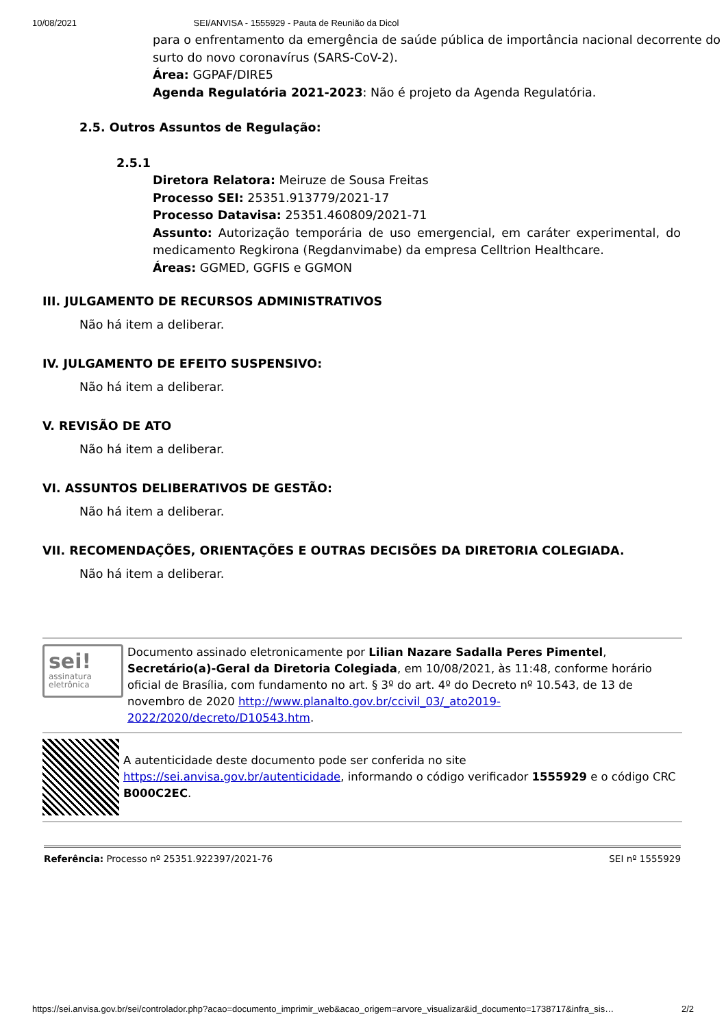10/08/2021 SEI/ANVISA - 1555929 - Pauta de Reunião da Dicol
para o enfrentamento da emergência de saúde pública de importância nacional decorrente do surto do novo coronavírus (SARS-CoV-2).
Área: GGPAF/DIRE5
Agenda Regulatória 2021-2023: Não é projeto da Agenda Regulatória.
2.5. Outros Assuntos de Regulação:
2.5.1
Diretora Relatora: Meiruze de Sousa Freitas
Processo SEI: 25351.913779/2021-17
Processo Datavisa: 25351.460809/2021-71
Assunto: Autorização temporária de uso emergencial, em caráter experimental, do medicamento Regkirona (Regdanvimabe) da empresa Celltrion Healthcare.
Áreas: GGMED, GGFIS e GGMON
III. JULGAMENTO DE RECURSOS ADMINISTRATIVOS
Não há item a deliberar.
IV. JULGAMENTO DE EFEITO SUSPENSIVO:
Não há item a deliberar.
V. REVISÃO DE ATO
Não há item a deliberar.
VI. ASSUNTOS DELIBERATIVOS DE GESTÃO:
Não há item a deliberar.
VII. RECOMENDAÇÕES, ORIENTAÇÕES E OUTRAS DECISÕES DA DIRETORIA COLEGIADA.
Não há item a deliberar.
sei!
assinatura
eletrônica
Documento assinado eletronicamente por Lilian Nazare Sadalla Peres Pimentel, Secretário(a)-Geral da Diretoria Colegiada, em 10/08/2021, às 11:48, conforme horário oficial de Brasília, com fundamento no art. § 3º do art. 4º do Decreto nº 10.543, de 13 de novembro de 2020 http://www.planalto.gov.br/ccivil_03/_ato2019-2022/2020/decreto/D10543.htm.
A autenticidade deste documento pode ser conferida no site https://sei.anvisa.gov.br/autenticidade, informando o código verificador 1555929 e o código CRC B000C2EC.
Referência: Processo nº 25351.922397/2021-76 SEI nº 1555929
https://sei.anvisa.gov.br/sei/controlador.php?acao=documento_imprimir_web&acao_origem=arvore_visualizar&id_documento=1738717&infra_sis… 2/2